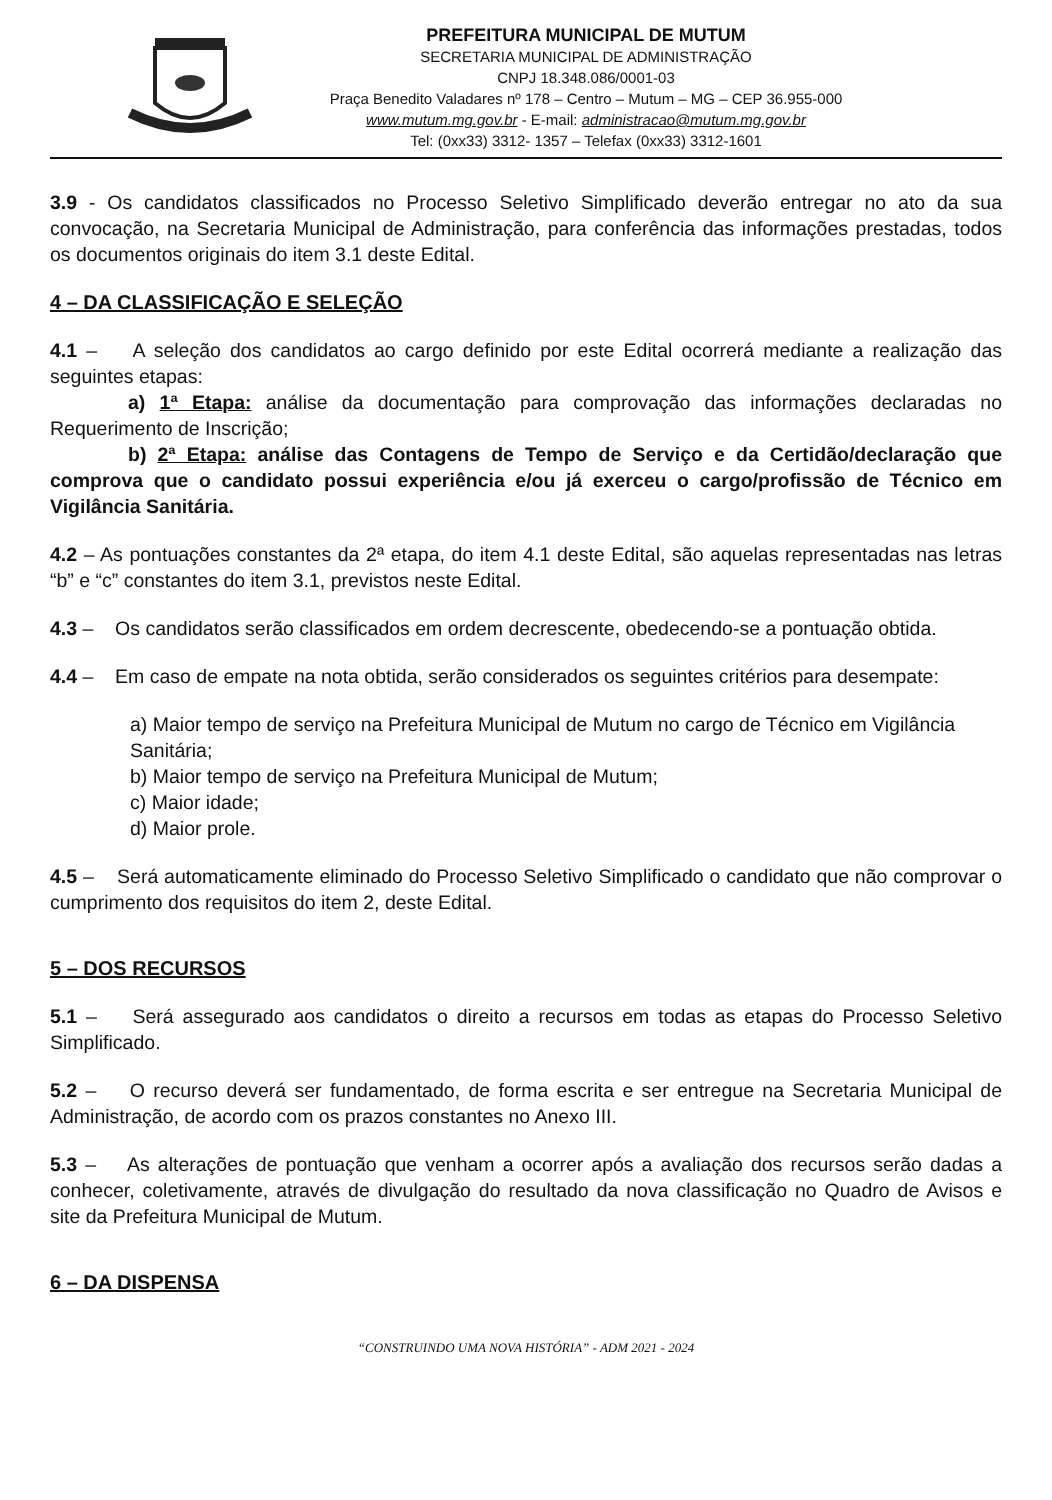PREFEITURA MUNICIPAL DE MUTUM
SECRETARIA MUNICIPAL DE ADMINISTRAÇÃO
CNPJ 18.348.086/0001-03
Praça Benedito Valadares nº 178 – Centro – Mutum – MG – CEP 36.955-000
www.mutum.mg.gov.br - E-mail: administracao@mutum.mg.gov.br
Tel: (0xx33) 3312- 1357 – Telefax (0xx33) 3312-1601
3.9 - Os candidatos classificados no Processo Seletivo Simplificado deverão entregar no ato da sua convocação, na Secretaria Municipal de Administração, para conferência das informações prestadas, todos os documentos originais do item 3.1 deste Edital.
4 – DA CLASSIFICAÇÃO E SELEÇÃO
4.1 – A seleção dos candidatos ao cargo definido por este Edital ocorrerá mediante a realização das seguintes etapas:
a) 1ª Etapa: análise da documentação para comprovação das informações declaradas no Requerimento de Inscrição;
b) 2ª Etapa: análise das Contagens de Tempo de Serviço e da Certidão/declaração que comprova que o candidato possui experiência e/ou já exerceu o cargo/profissão de Técnico em Vigilância Sanitária.
4.2 – As pontuações constantes da 2ª etapa, do item 4.1 deste Edital, são aquelas representadas nas letras “b” e “c” constantes do item 3.1, previstos neste Edital.
4.3 – Os candidatos serão classificados em ordem decrescente, obedecendo-se a pontuação obtida.
4.4 – Em caso de empate na nota obtida, serão considerados os seguintes critérios para desempate:
a) Maior tempo de serviço na Prefeitura Municipal de Mutum no cargo de Técnico em Vigilância Sanitária;
b) Maior tempo de serviço na Prefeitura Municipal de Mutum;
c) Maior idade;
d) Maior prole.
4.5 – Será automaticamente eliminado do Processo Seletivo Simplificado o candidato que não comprovar o cumprimento dos requisitos do item 2, deste Edital.
5 – DOS RECURSOS
5.1 – Será assegurado aos candidatos o direito a recursos em todas as etapas do Processo Seletivo Simplificado.
5.2 – O recurso deverá ser fundamentado, de forma escrita e ser entregue na Secretaria Municipal de Administração, de acordo com os prazos constantes no Anexo III.
5.3 – As alterações de pontuação que venham a ocorrer após a avaliação dos recursos serão dadas a conhecer, coletivamente, através de divulgação do resultado da nova classificação no Quadro de Avisos e site da Prefeitura Municipal de Mutum.
6 – DA DISPENSA
“CONSTRUINDO UMA NOVA HISTÓRIA” - ADM 2021 - 2024